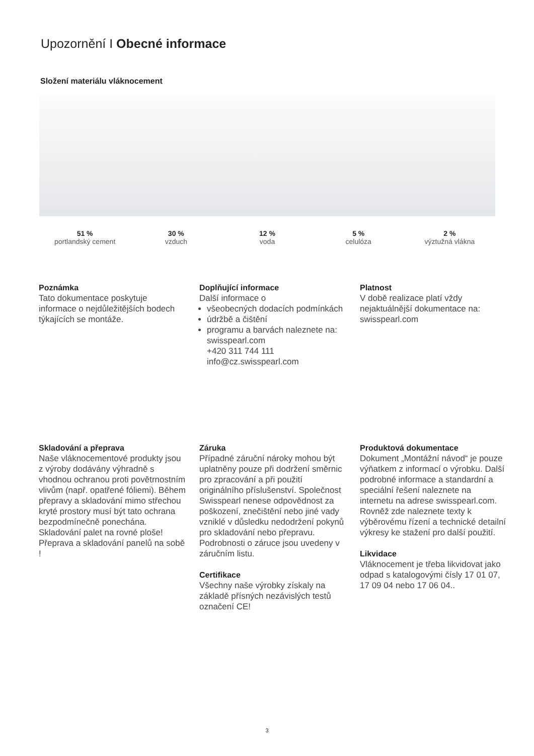Upozornění I Obecné informace
Složení materiálu vláknocement
51 %
portlandský cement
30 %
vzduch
12 %
voda
5 %
celulóza
2 %
výztužná vlákna
Poznámka
Tato dokumentace poskytuje informace o nejdůležitějších bodech týkajících se montáže.
Doplňující informace
Další informace o
všeobecných dodacích podmínkách
údržbě a čištění
programu a barvách naleznete na: swisspearl.com
+420 311 744 111
info@cz.swisspearl.com
Platnost
V době realizace platí vždy nejaktuálnější dokumentace na: swisspearl.com
Skladování a přeprava
Naše vláknocementové produkty jsou z výroby dodávány výhradně s vhodnou ochranou proti povětrnostním vlivům (např. opatřené fóliemi). Během přepravy a skladování mimo střechou kryté prostory musí být tato ochrana bezpodmínečně ponechána. Skladování palet na rovné ploše! Přeprava a skladování panelů na sobě !
Záruka
Případné záruční nároky mohou být uplatněny pouze při dodržení směrnic pro zpracování a při použití originálního příslušenství. Společnost Swisspearl nenese odpovědnost za poškození, znečištění nebo jiné vady vzniklé v důsledku nedodržení pokynů pro skladování nebo přepravu. Podrobnosti o záruce jsou uvedeny v záručním listu.
Certifikace
Všechny naše výrobky získaly na základě přísných nezávislých testů označení CE!
Produktová dokumentace
Dokument „Montážní návod“ je pouze výňatkem z informací o výrobku. Další podrobné informace a standardní a speciální řešení naleznete na internetu na adrese swisspearl.com. Rovněž zde naleznete texty k výběrovému řízení a technické detailní výkresy ke stažení pro další použití.
Likvidace
Vláknocement je třeba likvidovat jako odpad s katalogovými čísly 17 01 07, 17 09 04 nebo 17 06 04..
3